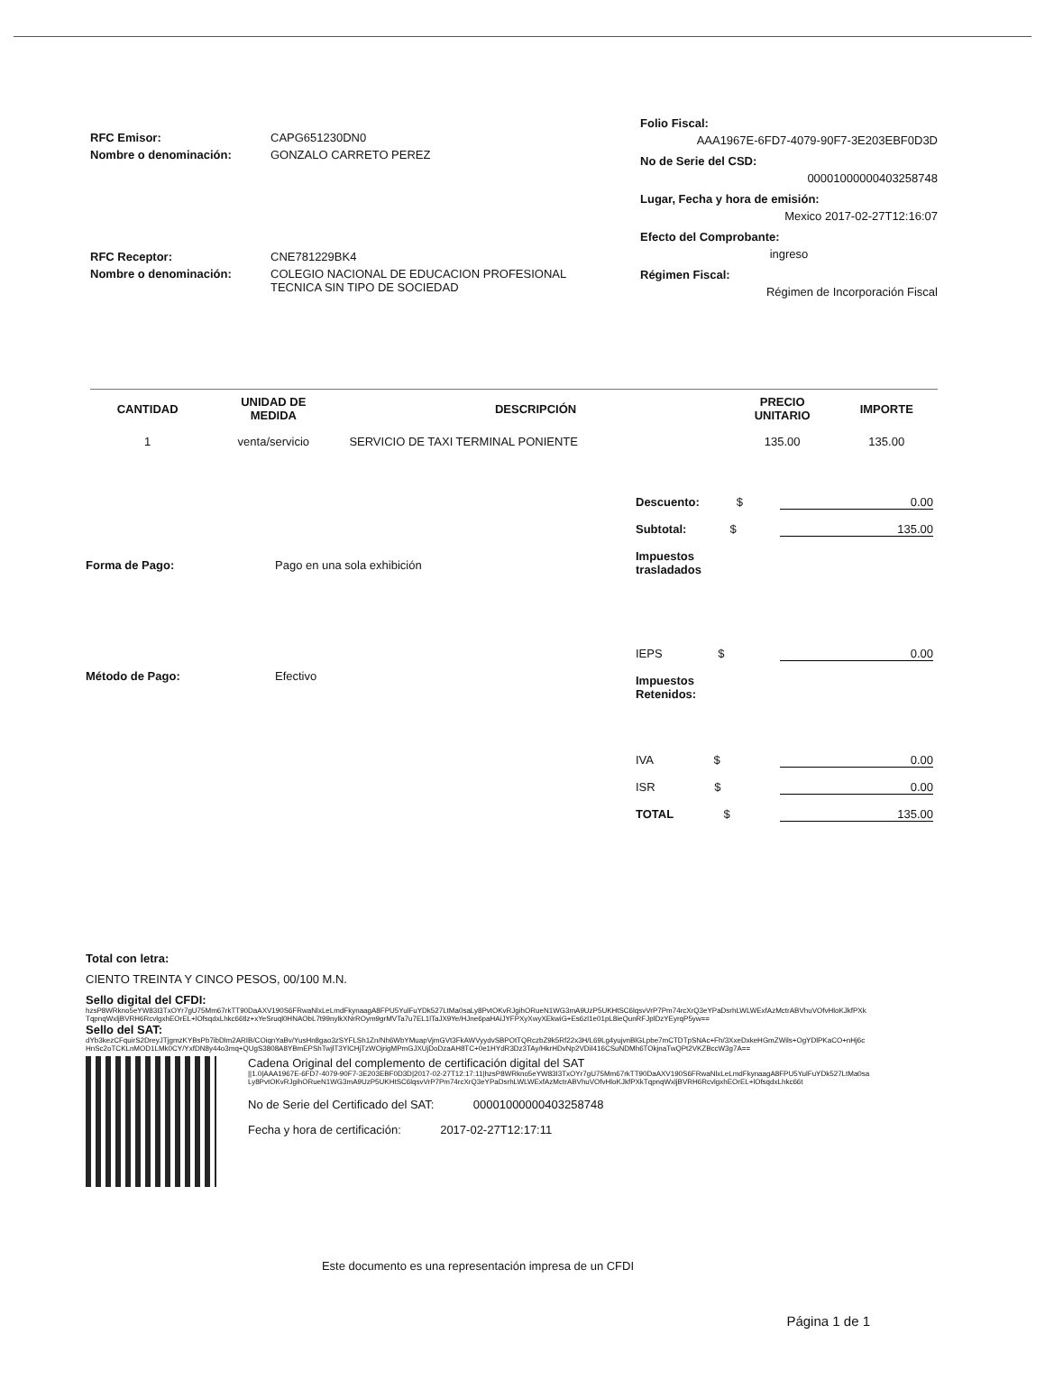RFC Emisor: CAPG651230DN0
Nombre o denominación: GONZALO CARRETO PEREZ
RFC Receptor: CNE781229BK4
Nombre o denominación: COLEGIO NACIONAL DE EDUCACION PROFESIONAL
TECNICA SIN TIPO DE SOCIEDAD
Folio Fiscal:
AAA1967E-6FD7-4079-90F7-3E203EBF0D3D
No de Serie del CSD:
00001000000403258748
Lugar, Fecha y hora de emisión:
Mexico 2017-02-27T12:16:07
Efecto del Comprobante:
ingreso
Régimen Fiscal:
Régimen de Incorporación Fiscal
| CANTIDAD | UNIDAD DE MEDIDA | DESCRIPCIÓN | PRECIO UNITARIO | IMPORTE |
| --- | --- | --- | --- | --- |
| 1 | venta/servicio | SERVICIO DE TAXI TERMINAL PONIENTE | 135.00 | 135.00 |
Forma de Pago: Pago en una sola exhibición
Método de Pago: Efectivo
Descuento: $ 0.00
Subtotal: $ 135.00
Impuestos
trasladados
IEPS $ 0.00
Impuestos
Retenidos:
IVA $ 0.00
ISR $ 0.00
TOTAL $ 135.00
Total con letra:
CIENTO TREINTA Y CINCO PESOS, 00/100 M.N.
Sello digital del CFDI:
hzsP8WRkno5eYW83I3TxOYr7gU75Mm67rkTT90DaAXV190S6FRwaNlxLeLmdFkynaagA8FPU5YulFuYDk527LtMa0saLy8PvtOKvRJgihORueN1WG3mA9UzP5UKHtSC6lqsvVrP7Pm74rcXrQ3eYPaDsrhLWLWExfAzMctrABVhuVOfvHloKJkfPXkTqpnqWxljBVRH6RcvlgxhEOrEL+lOfsqdxLhkc66tlz+xYeSruql0HNAObL7t99nylkXNrROym9grMVTa7u7EL1lTaJX9Ye/HJne6paHAiJYFPXyXwyXEkwiG+Es6zl1e01pL8ieQunRFJplDzYEyrqP5yw==
Sello del SAT:
dYb3kezCFquirS2DreyJTjgmzKYBsPb7ibDlm2ARIB/COiqnYaBv/YusHn8gao3zSYFLSh1Zn/Nh6WbYMuapVjmGVt3FkAWVyydvSBPOtTQRczbZ9k5Rf22x3H/L69Lg4yujvnBlGLpbe7mCTDTpSNAc+Fh/3XxeDxkeHGmZWils+OgYDlPKaCO+nHj6cHnSc2oTCKLnMOD1LMk0CY/YxfDN8y44o3mq+QUgS3808A8YBmEPShTwjlT3YlCHjTzWOjrigMPmGJXUjDoDzaAH8TC+0e1HYdR3Dz3TAy/HkrHDvNp2VDiI416CSuNDMh6TOkjnaTwQPt2VKZBccW3g7A==
Cadena Original del complemento de certificación digital del SAT
||1.0|AAA1967E-6FD7-4079-90F7-3E203EBF0D3D|2017-02-27T12:17:11|hzsP8WRkno5eYW83I3TxOYr7gU75Mm67rkTT90DaAXV190S6FRwaNlxLeLmdFkynaagA8FPU5YulFuYDk527LtMa0saLy8PvtOKvRJgihORueN1WG3mA9UzP5UKHtSC6lqsvVrP7Pm74rcXrQ3eYPaDsrhLWLWExfAzMctrABVhuVOfvHloKJkfPXkTqpnqWxljBVRH6RcvlgxhEOrEL+lOfsqdxLhkc66t
No de Serie del Certificado del SAT: 00001000000403258748
Fecha y hora de certificación: 2017-02-27T12:17:11
Este documento es una representación impresa de un CFDI
Página 1 de 1